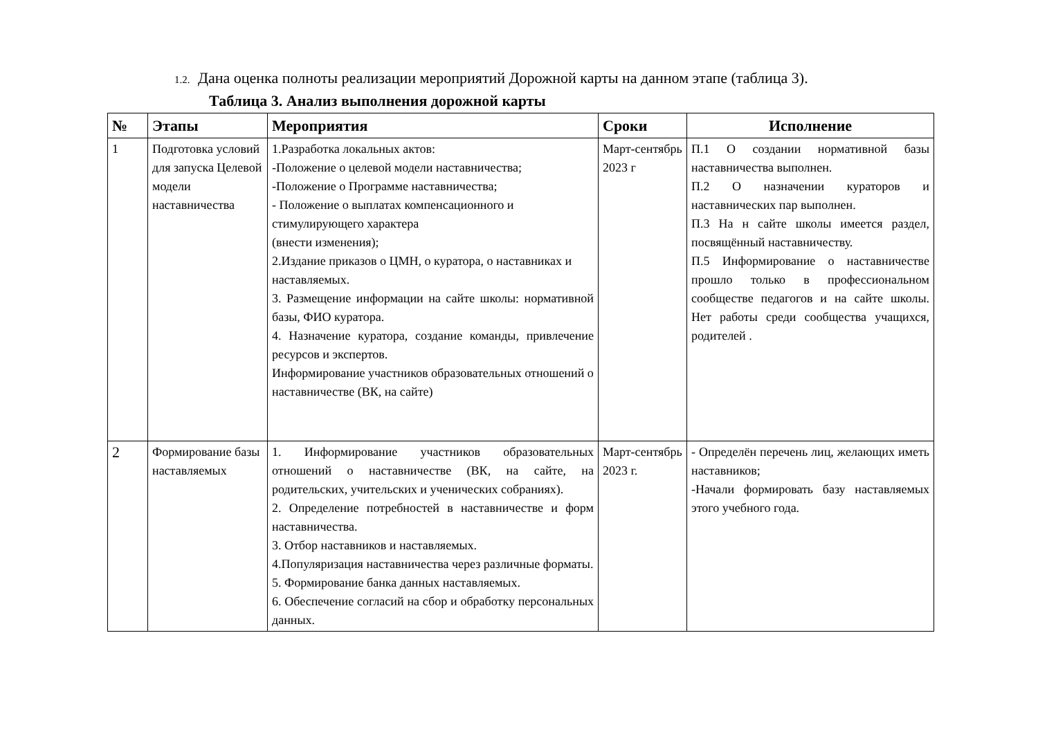1.2. Дана оценка полноты реализации мероприятий Дорожной карты на данном этапе (таблица 3).
Таблица 3. Анализ выполнения дорожной карты
| № | Этапы | Мероприятия | Сроки | Исполнение |
| --- | --- | --- | --- | --- |
| 1 | Подготовка условий для запуска Целевой модели наставничества | 1.Разработка локальных актов: -Положение о целевой модели наставничества; -Положение о Программе наставничества; - Положение о выплатах компенсационного и стимулирующего характера (внести изменения); 2.Издание приказов о ЦМН, о куратора, о наставниках и наставляемых. 3. Размещение информации на сайте школы: нормативной базы, ФИО куратора. 4. Назначение куратора, создание команды, привлечение ресурсов и экспертов. Информирование участников образовательных отношений о наставничестве (ВК, на сайте) | Март-сентябрь 2023 г | П.1 О создании нормативной базы наставничества выполнен. П.2 О назначении кураторов и наставнических пар выполнен. П.3 На н сайте школы имеется раздел, посвящённый наставничеству. П.5 Информирование о наставничестве прошло только в профессиональном сообществе педагогов и на сайте школы. Нет работы среди сообщества учащихся, родителей . |
| 2 | Формирование базы наставляемых | 1. Информирование участников образовательных отношений о наставничестве (ВК, на сайте, на родительских, учительских и ученических собраниях). 2. Определение потребностей в наставничестве и форм наставничества. 3. Отбор наставников и наставляемых. 4.Популяризация наставничества через различные форматы. 5. Формирование банка данных наставляемых. 6. Обеспечение согласий на сбор и обработку персональных данных. | Март-сентябрь 2023 г. | - Определён перечень лиц, желающих иметь наставников; -Начали формировать базу наставляемых этого учебного года. |